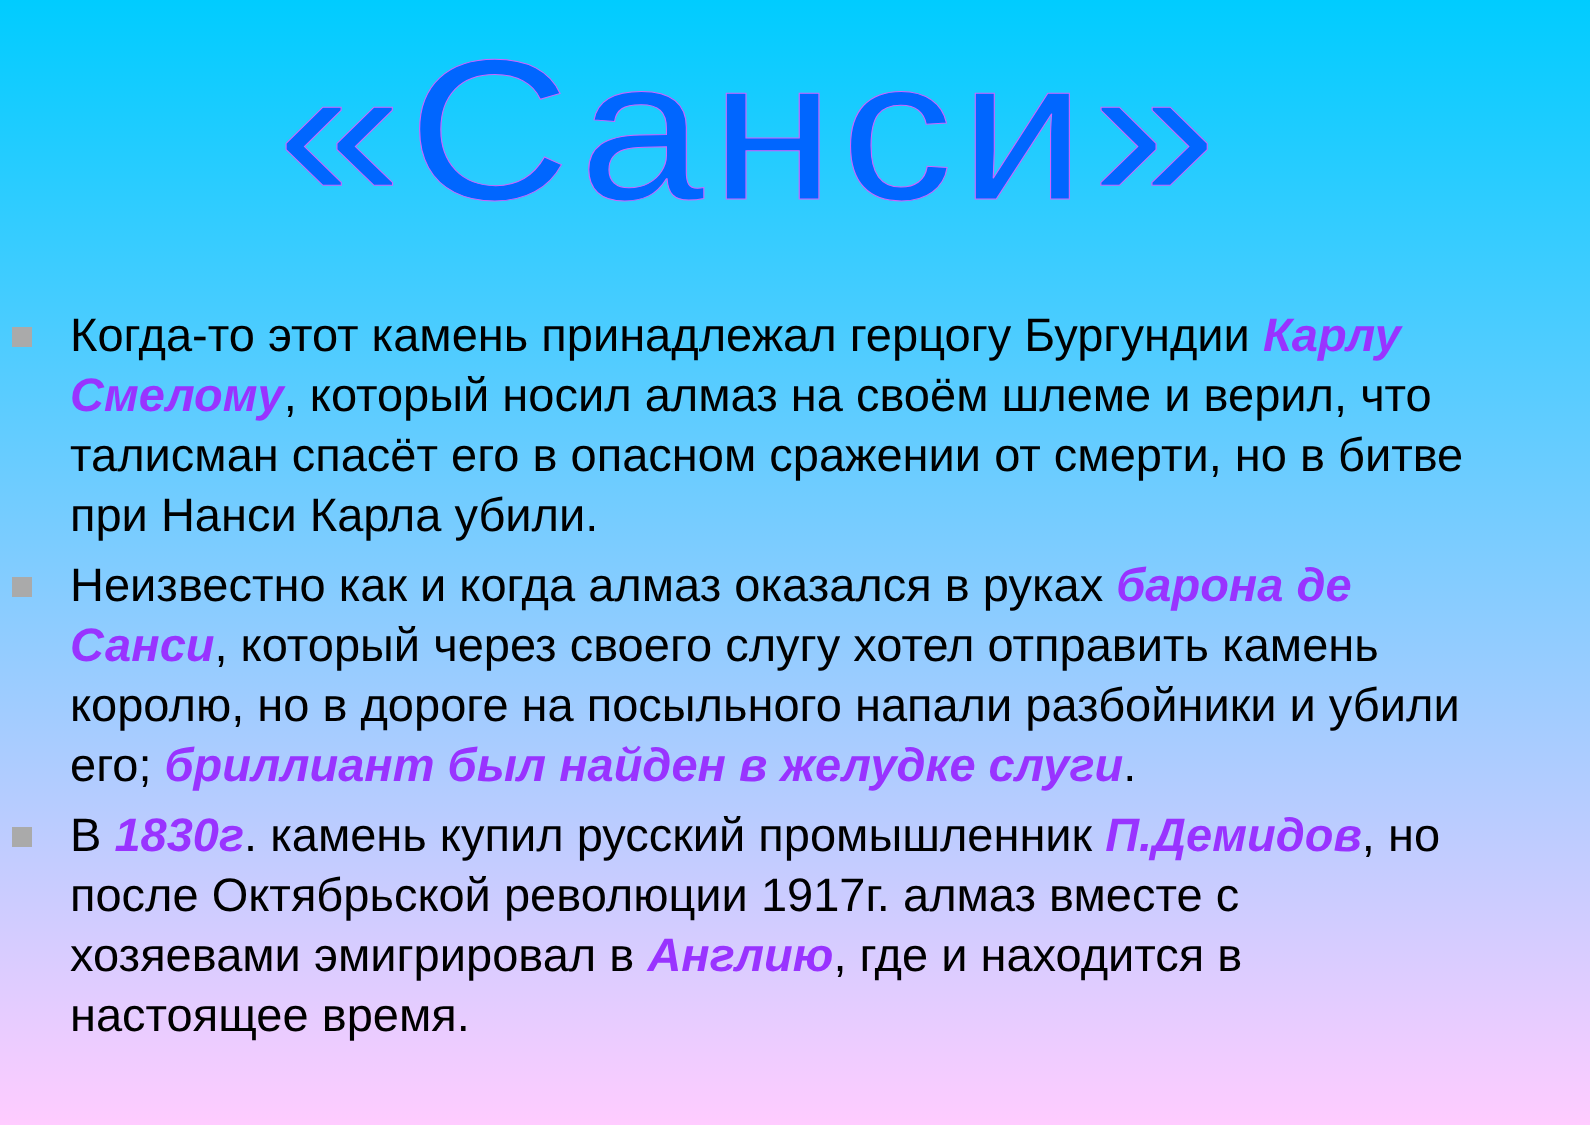«Санси»
Когда-то этот камень принадлежал герцогу Бургундии Карлу Смелому, который носил алмаз на своём шлеме и верил, что талисман спасёт его в опасном сражении от смерти, но в битве при Нанси Карла убили.
Неизвестно как и когда алмаз оказался в руках барона де Санси, который через своего слугу хотел отправить камень королю, но в дороге на посыльного напали разбойники и убили его; бриллиант был найден в желудке слуги.
В 1830г. камень купил русский промышленник П.Демидов, но после Октябрьской революции 1917г. алмаз вместе с хозяевами эмигрировал в Англию, где и находится в настоящее время.